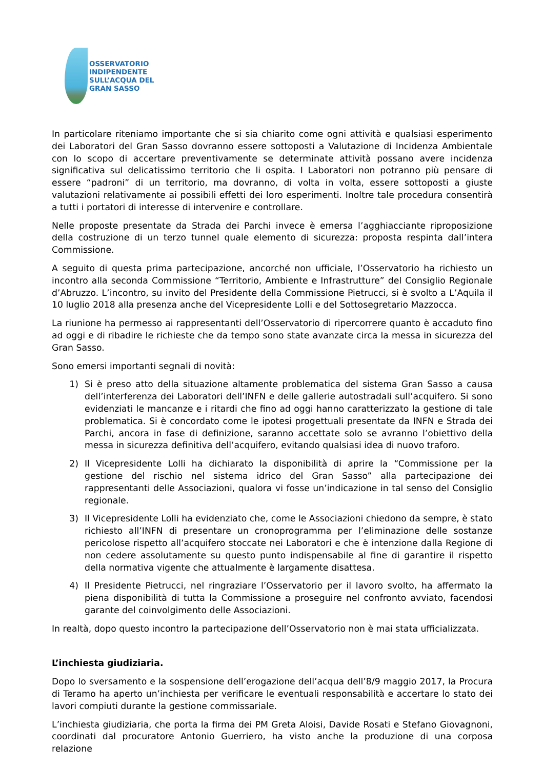OSSERVATORIO
INDIPENDENTE
SULL’ACQUA DEL
GRAN SASSO
In particolare riteniamo importante che si sia chiarito come ogni attività e qualsiasi esperimento dei Laboratori del Gran Sasso dovranno essere sottoposti a Valutazione di Incidenza Ambientale con lo scopo di accertare preventivamente se determinate attività possano avere incidenza significativa sul delicatissimo territorio che li ospita. I Laboratori non potranno più pensare di essere “padroni” di un territorio, ma dovranno, di volta in volta, essere sottoposti a giuste valutazioni relativamente ai possibili effetti dei loro esperimenti. Inoltre tale procedura consentirà a tutti i portatori di interesse di intervenire e controllare.
Nelle proposte presentate da Strada dei Parchi invece è emersa l’agghiacciante riproposizione della costruzione di un terzo tunnel quale elemento di sicurezza: proposta respinta dall’intera Commissione.
A seguito di questa prima partecipazione, ancorché non ufficiale, l’Osservatorio ha richiesto un incontro alla seconda Commissione “Territorio, Ambiente e Infrastrutture” del Consiglio Regionale d’Abruzzo. L’incontro, su invito del Presidente della Commissione Pietrucci, si è svolto a L’Aquila il 10 luglio 2018 alla presenza anche del Vicepresidente Lolli e del Sottosegretario Mazzocca.
La riunione ha permesso ai rappresentanti dell’Osservatorio di ripercorrere quanto è accaduto fino ad oggi e di ribadire le richieste che da tempo sono state avanzate circa la messa in sicurezza del Gran Sasso.
Sono emersi importanti segnali di novità:
1) Si è preso atto della situazione altamente problematica del sistema Gran Sasso a causa dell’interferenza dei Laboratori dell’INFN e delle gallerie autostradali sull’acquifero. Si sono evidenziati le mancanze e i ritardi che fino ad oggi hanno caratterizzato la gestione di tale problematica. Si è concordato come le ipotesi progettuali presentate da INFN e Strada dei Parchi, ancora in fase di definizione, saranno accettate solo se avranno l’obiettivo della messa in sicurezza definitiva dell’acquifero, evitando qualsiasi idea di nuovo traforo.
2) Il Vicepresidente Lolli ha dichiarato la disponibilità di aprire la “Commissione per la gestione del rischio nel sistema idrico del Gran Sasso” alla partecipazione dei rappresentanti delle Associazioni, qualora vi fosse un’indicazione in tal senso del Consiglio regionale.
3) Il Vicepresidente Lolli ha evidenziato che, come le Associazioni chiedono da sempre, è stato richiesto all’INFN di presentare un cronoprogramma per l’eliminazione delle sostanze pericolose rispetto all’acquifero stoccate nei Laboratori e che è intenzione dalla Regione di non cedere assolutamente su questo punto indispensabile al fine di garantire il rispetto della normativa vigente che attualmente è largamente disattesa.
4) Il Presidente Pietrucci, nel ringraziare l’Osservatorio per il lavoro svolto, ha affermato la piena disponibilità di tutta la Commissione a proseguire nel confronto avviato, facendosi garante del coinvolgimento delle Associazioni.
In realtà, dopo questo incontro la partecipazione dell’Osservatorio non è mai stata ufficializzata.
L’inchiesta giudiziaria.
Dopo lo sversamento e la sospensione dell’erogazione dell’acqua dell’8/9 maggio 2017, la Procura di Teramo ha aperto un’inchiesta per verificare le eventuali responsabilità e accertare lo stato dei lavori compiuti durante la gestione commissariale.
L’inchiesta giudiziaria, che porta la firma dei PM Greta Aloisi, Davide Rosati e Stefano Giovagnoni, coordinati dal procuratore Antonio Guerriero, ha visto anche la produzione di una corposa relazione